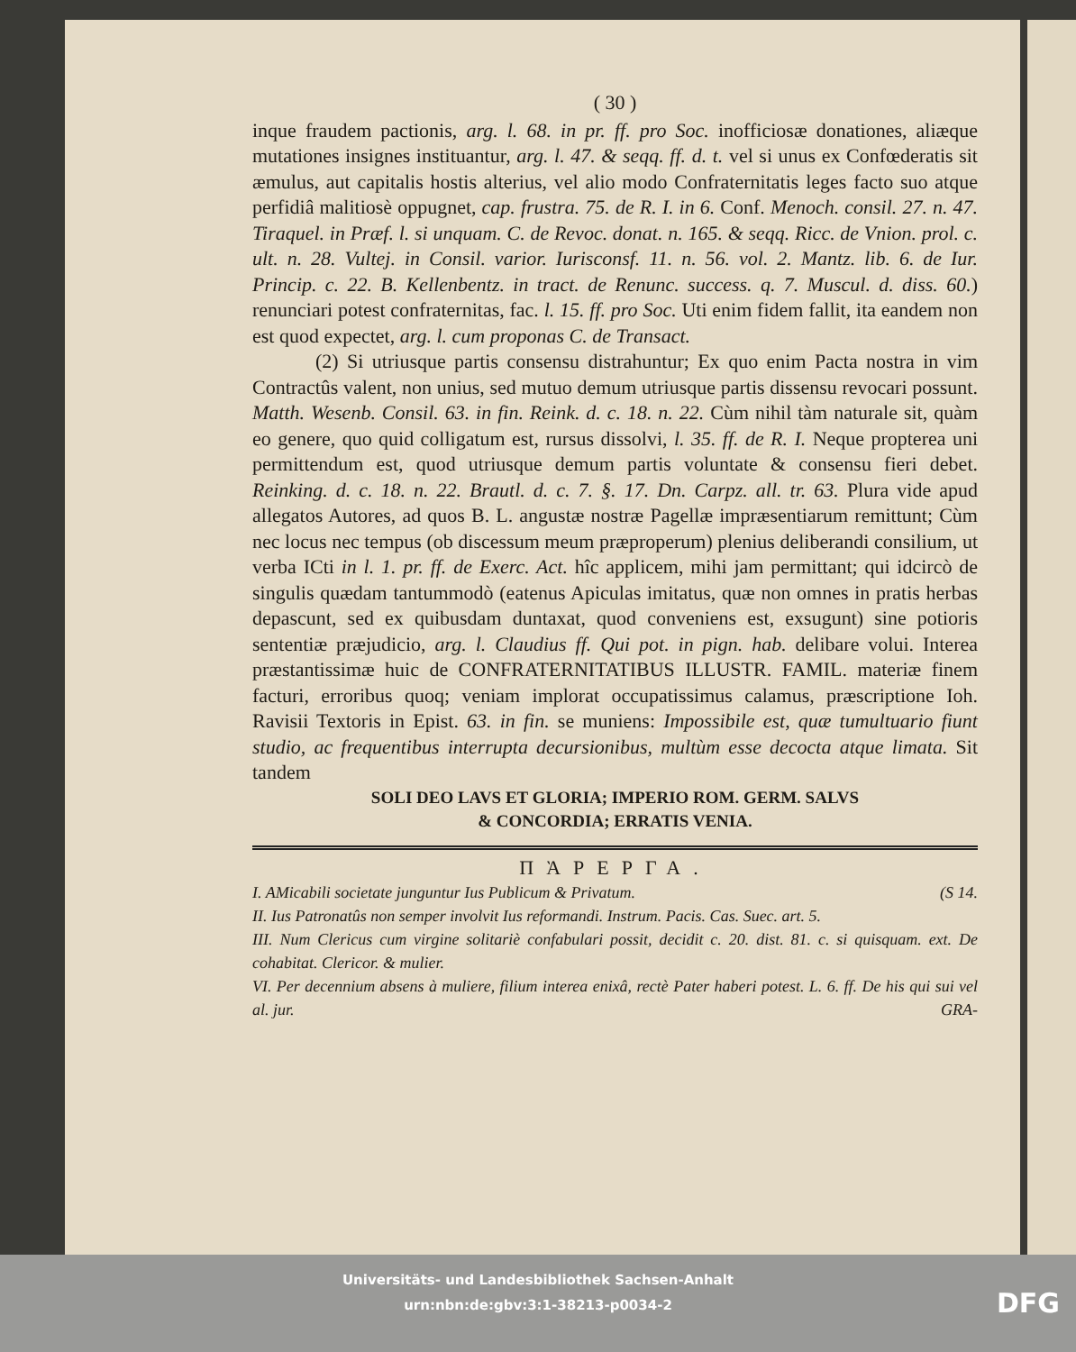( 30 )
inque fraudem pactionis, arg. l. 68. in pr. ff. pro Soc. inofficiosæ donationes, aliæque mutationes insignes instituantur, arg. l. 47. & seqq. ff. d. t. vel si unus ex Confœderatis sit æmulus, aut capitalis hostis alterius, vel alio modo Confraternitatis leges facto suo atque perfidiâ malitiosè oppugnet, cap. frustra. 75. de R. I. in 6. Conf. Menoch. consil. 27. n. 47. Tiraquel. in Præf. l. si unquam. C. de Revoc. donat. n. 165. & seqq. Ricc. de Vnion. prol. c. ult. n. 28. Vultej. in Consil. varior. Iurisconsf. 11. n. 56. vol. 2. Mantz. lib. 6. de Iur. Princip. c. 22. B. Kellenbentz. in tract. de Renunc. success. q. 7. Muscul. d. diss. 60.) renunciari potest confraternitas, fac. l. 15. ff. pro Soc. Uti enim fidem fallit, ita eandem non est quod expectet, arg. l. cum proponas C. de Transact.
(2) Si utriusque partis consensu distrahuntur; Ex quo enim Pacta nostra in vim Contractûs valent, non unius, sed mutuo demum utriusque partis dissensu revocari possunt. Matth. Wesenb. Consil. 63. in fin. Reink. d. c. 18. n. 22. Cùm nihil tàm naturale sit, quàm eo genere, quo quid colligatum est, rursus dissolvi, l. 35. ff. de R. I. Neque propterea uni permittendum est, quod utriusque demum partis voluntate & consensu fieri debet. Reinking. d. c. 18. n. 22. Brautl. d. c. 7. §. 17. Dn. Carpz. all. tr. 63. Plura vide apud allegatos Autores, ad quos B. L. angustæ nostræ Pagellæ impræsentiarum remittunt; Cùm nec locus nec tempus (ob discessum meum præproperum) plenius deliberandi consilium, ut verba ICti in l. 1. pr. ff. de Exerc. Act. hîc applicem, mihi jam permittant; qui idcircò de singulis quædam tantummodò (eatenus Apiculas imitatus, quæ non omnes in pratis herbas depascunt, sed ex quibusdam duntaxat, quod conveniens est, exsugunt) sine potioris sententiæ præjudicio, arg. l. Claudius ff. Qui pot. in pign. hab. delibare volui. Interea præstantissimæ huic de CONFRATERNITATIBUS ILLUSTR. FAMIL. materiæ finem facturi, erroribus quoq; veniam implorat occupatissimus calamus, præscriptione Ioh. Ravisii Textoris in Epist. 63. in fin. se muniens: Impossibile est, quæ tumultuario fiunt studio, ac frequentibus interrupta decursionibus, multùm esse decocta atque limata. Sit tandem
SOLI DEO LAVS ET GLORIA; IMPERIO ROM. GERM. SALVS
& CONCORDIA; ERRATIS VENIA.
ΠᾺΡΕΡΓΑ.
I. AMicabili societate junguntur Ius Publicum & Privatum. (S 14.
II. Ius Patronatûs non semper involvit Ius reformandi. Instrum. Pacis. Cas. Suec. art. 5.
III. Num Clericus cum virgine solitariè confabulari possit, decidit c. 20. dist. 81. c. si quisquam. ext. De cohabitat. Clericor. & mulier.
VI. Per decennium absens à muliere, filium interea enixâ, rectè Pater haberi potest. L. 6. ff. De his qui sui vel al. jur. GRA-
Universitäts- und Landesbibliothek Sachsen-Anhalt
urn:nbn:de:gbv:3:1-38213-p0034-2
DFG